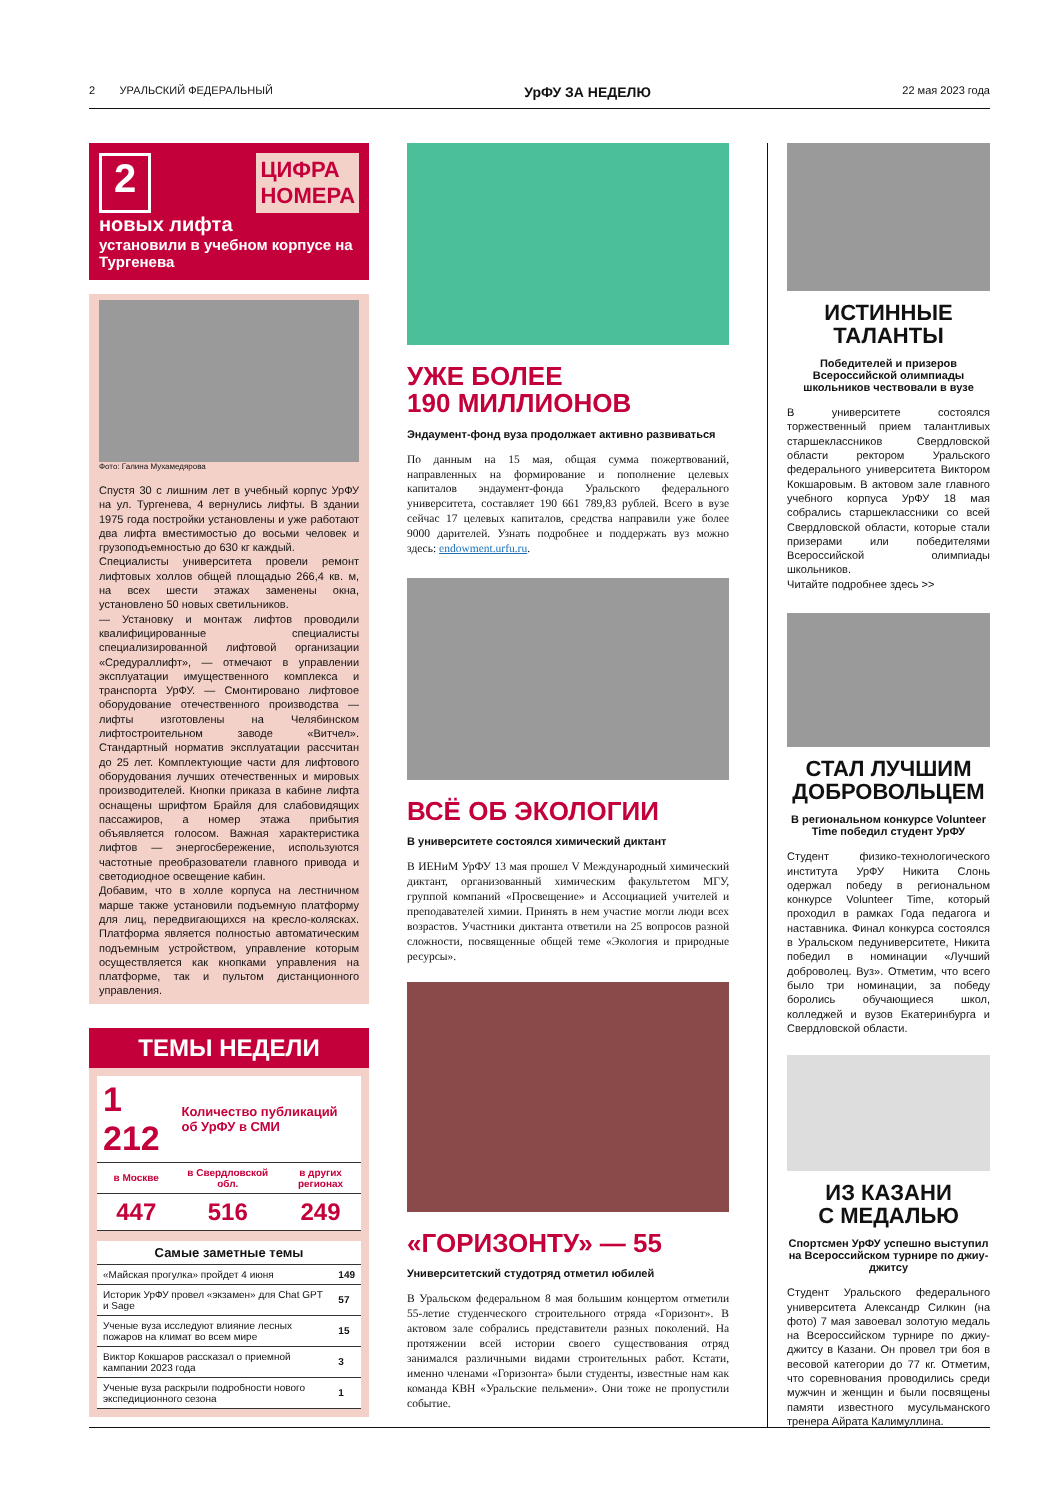2 УРАЛЬСКИЙ ФЕДЕРАЛЬНЫЙ УрФУ ЗА НЕДЕЛЮ 22 мая 2023 года
2 ЦИФРА
НОМЕРА
новых лифта
установили в учебном корпусе на Тургенева
Фото: Галина Мухамедярова
Спустя 30 с лишним лет в учебный корпус УрФУ на ул. Тургенева, 4 вернулись лифты. В здании 1975 года постройки установлены и уже работают два лифта вместимостью до восьми человек и грузоподъемностью до 630 кг каждый.
Специалисты университета провели ремонт лифтовых холлов общей площадью 266,4 кв. м, на всех шести этажах заменены окна, установлено 50 новых светильников.
— Установку и монтаж лифтов проводили квалифицированные специалисты специализированной лифтовой организации «Средураллифт», — отмечают в управлении эксплуатации имущественного комплекса и транспорта УрФУ. — Смонтировано лифтовое оборудование отечественного производства — лифты изготовлены на Челябинском лифтостроительном заводе «Витчел». Стандартный норматив эксплуатации рассчитан до 25 лет. Комплектующие части для лифтового оборудования лучших отечественных и мировых производителей. Кнопки приказа в кабине лифта оснащены шрифтом Брайля для слабовидящих пассажиров, а номер этажа прибытия объявляется голосом. Важная характеристика лифтов — энергосбережение, используются частотные преобразователи главного привода и светодиодное освещение кабин.
Добавим, что в холле корпуса на лестничном марше также установили подъемную платформу для лиц, передвигающихся на кресло-колясках. Платформа является полностью автоматическим подъемным устройством, управление которым осуществляется как кнопками управления на платформе, так и пультом дистанционного управления.
ТЕМЫ НЕДЕЛИ
| 1 212 | Количество публикаций об УрФУ в СМИ | |
| в Москве | в Свердловской обл. | в других регионах |
| 447 | 516 | 249 |
| Самые заметные темы | |
| --- | --- |
| «Майская прогулка» пройдет 4 июня | 149 |
| Историк УрФУ провел «экзамен» для Chat GPT и Sage | 57 |
| Ученые вуза исследуют влияние лесных пожаров на климат во всем мире | 15 |
| Виктор Кокшаров рассказал о приемной кампании 2023 года | 3 |
| Ученые вуза раскрыли подробности нового экспедиционного сезона | 1 |
УЖЕ БОЛЕЕ
190 МИЛЛИОНОВ
Эндаумент-фонд вуза продолжает активно развиваться
По данным на 15 мая, общая сумма пожертвований, направленных на формирование и пополнение целевых капиталов эндаумент-фонда Уральского федерального университета, составляет 190 661 789,83 рублей. Всего в вузе сейчас 17 целевых капиталов, средства направили уже более 9000 дарителей. Узнать подробнее и поддержать вуз можно здесь: endowment.urfu.ru.
ВСЁ ОБ ЭКОЛОГИИ
В университете состоялся химический диктант
В ИЕНиМ УрФУ 13 мая прошел V Международный химический диктант, организованный химическим факультетом МГУ, группой компаний «Просвещение» и Ассоциацией учителей и преподавателей химии. Принять в нем участие могли люди всех возрастов. Участники диктанта ответили на 25 вопросов разной сложности, посвященные общей теме «Экология и природные ресурсы».
«ГОРИЗОНТУ» — 55
Университетский студотряд отметил юбилей
В Уральском федеральном 8 мая большим концертом отметили 55-летие студенческого строительного отряда «Горизонт». В актовом зале собрались представители разных поколений. На протяжении всей истории своего существования отряд занимался различными видами строительных работ. Кстати, именно членами «Горизонта» были студенты, известные нам как команда КВН «Уральские пельмени». Они тоже не пропустили событие.
ИСТИННЫЕ ТАЛАНТЫ
Победителей и призеров Всероссийской олимпиады школьников чествовали в вузе
В университете состоялся торжественный прием талантливых старшеклассников Свердловской области ректором Уральского федерального университета Виктором Кокшаровым. В актовом зале главного учебного корпуса УрФУ 18 мая собрались старшеклассники со всей Свердловской области, которые стали призерами или победителями Всероссийской олимпиады школьников.
Читайте подробнее здесь >>
СТАЛ ЛУЧШИМ ДОБРОВОЛЬЦЕМ
В региональном конкурсе Volunteer Time победил студент УрФУ
Студент физико-технологического института УрФУ Никита Слонь одержал победу в региональном конкурсе Volunteer Time, который проходил в рамках Года педагога и наставника. Финал конкурса состоялся в Уральском педуниверситете, Никита победил в номинации «Лучший доброволец. Вуз». Отметим, что всего было три номинации, за победу боролись обучающиеся школ, колледжей и вузов Екатеринбурга и Свердловской области.
ИЗ КАЗАНИ
С МЕДАЛЬЮ
Спортсмен УрФУ успешно выступил на Всероссийском турнире по джиу-джитсу
Студент Уральского федерального университета Александр Силкин (на фото) 7 мая завоевал золотую медаль на Всероссийском турнире по джиу-джитсу в Казани. Он провел три боя в весовой категории до 77 кг. Отметим, что соревнования проводились среди мужчин и женщин и были посвящены памяти известного мусульманского тренера Айрата Калимуллина.